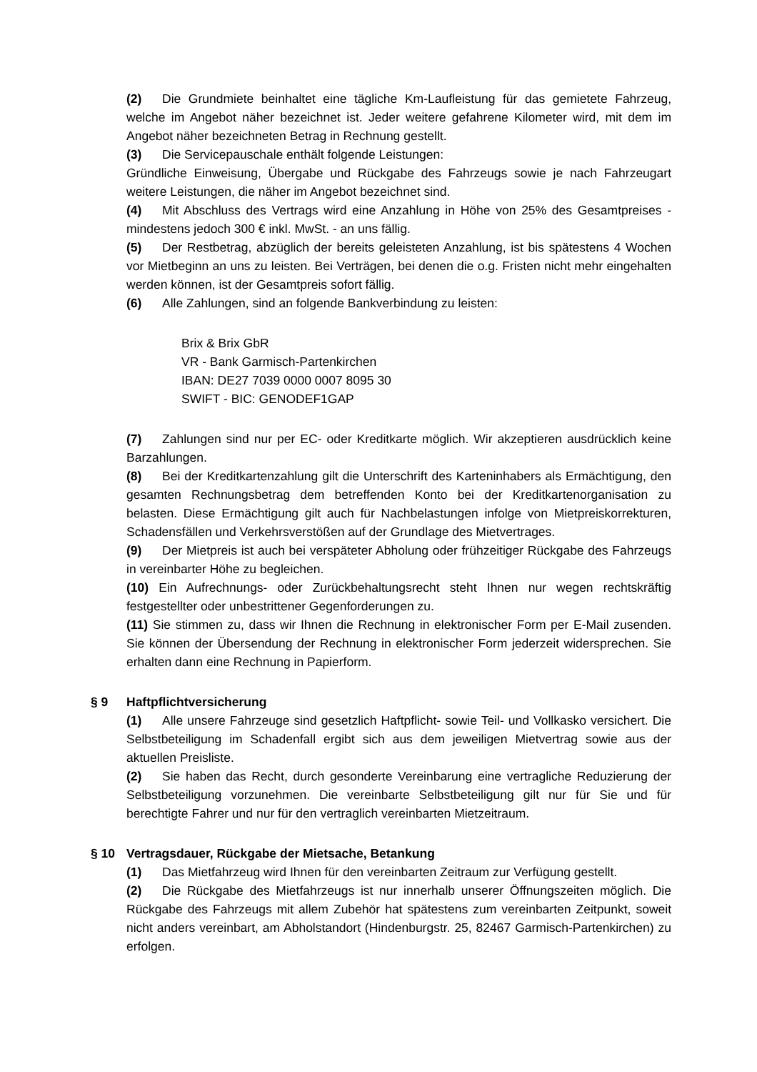(2) Die Grundmiete beinhaltet eine tägliche Km-Laufleistung für das gemietete Fahrzeug, welche im Angebot näher bezeichnet ist. Jeder weitere gefahrene Kilometer wird, mit dem im Angebot näher bezeichneten Betrag in Rechnung gestellt.
(3) Die Servicepauschale enthält folgende Leistungen:
Gründliche Einweisung, Übergabe und Rückgabe des Fahrzeugs sowie je nach Fahrzeugart weitere Leistungen, die näher im Angebot bezeichnet sind.
(4) Mit Abschluss des Vertrags wird eine Anzahlung in Höhe von 25% des Gesamtpreises - mindestens jedoch 300 € inkl. MwSt. - an uns fällig.
(5) Der Restbetrag, abzüglich der bereits geleisteten Anzahlung, ist bis spätestens 4 Wochen vor Mietbeginn an uns zu leisten. Bei Verträgen, bei denen die o.g. Fristen nicht mehr eingehalten werden können, ist der Gesamtpreis sofort fällig.
(6) Alle Zahlungen, sind an folgende Bankverbindung zu leisten:
Brix & Brix GbR
VR - Bank Garmisch-Partenkirchen
IBAN: DE27 7039 0000 0007 8095 30
SWIFT - BIC: GENODEF1GAP
(7) Zahlungen sind nur per EC- oder Kreditkarte möglich. Wir akzeptieren ausdrücklich keine Barzahlungen.
(8) Bei der Kreditkartenzahlung gilt die Unterschrift des Karteninhabers als Ermächtigung, den gesamten Rechnungsbetrag dem betreffenden Konto bei der Kreditkartenorganisation zu belasten. Diese Ermächtigung gilt auch für Nachbelastungen infolge von Mietpreiskorrekturen, Schadensfällen und Verkehrsverstößen auf der Grundlage des Mietvertrages.
(9) Der Mietpreis ist auch bei verspäteter Abholung oder frühzeitiger Rückgabe des Fahrzeugs in vereinbarter Höhe zu begleichen.
(10) Ein Aufrechnungs- oder Zurückbehaltungsrecht steht Ihnen nur wegen rechtskräftig festgestellter oder unbestrittener Gegenforderungen zu.
(11) Sie stimmen zu, dass wir Ihnen die Rechnung in elektronischer Form per E-Mail zusenden. Sie können der Übersendung der Rechnung in elektronischer Form jederzeit widersprechen. Sie erhalten dann eine Rechnung in Papierform.
§ 9 Haftpflichtversicherung
(1) Alle unsere Fahrzeuge sind gesetzlich Haftpflicht- sowie Teil- und Vollkasko versichert. Die Selbstbeteiligung im Schadenfall ergibt sich aus dem jeweiligen Mietvertrag sowie aus der aktuellen Preisliste.
(2) Sie haben das Recht, durch gesonderte Vereinbarung eine vertragliche Reduzierung der Selbstbeteiligung vorzunehmen. Die vereinbarte Selbstbeteiligung gilt nur für Sie und für berechtigte Fahrer und nur für den vertraglich vereinbarten Mietzeitraum.
§ 10 Vertragsdauer, Rückgabe der Mietsache, Betankung
(1) Das Mietfahrzeug wird Ihnen für den vereinbarten Zeitraum zur Verfügung gestellt.
(2) Die Rückgabe des Mietfahrzeugs ist nur innerhalb unserer Öffnungszeiten möglich. Die Rückgabe des Fahrzeugs mit allem Zubehör hat spätestens zum vereinbarten Zeitpunkt, soweit nicht anders vereinbart, am Abholstandort (Hindenburgstr. 25, 82467 Garmisch-Partenkirchen) zu erfolgen.